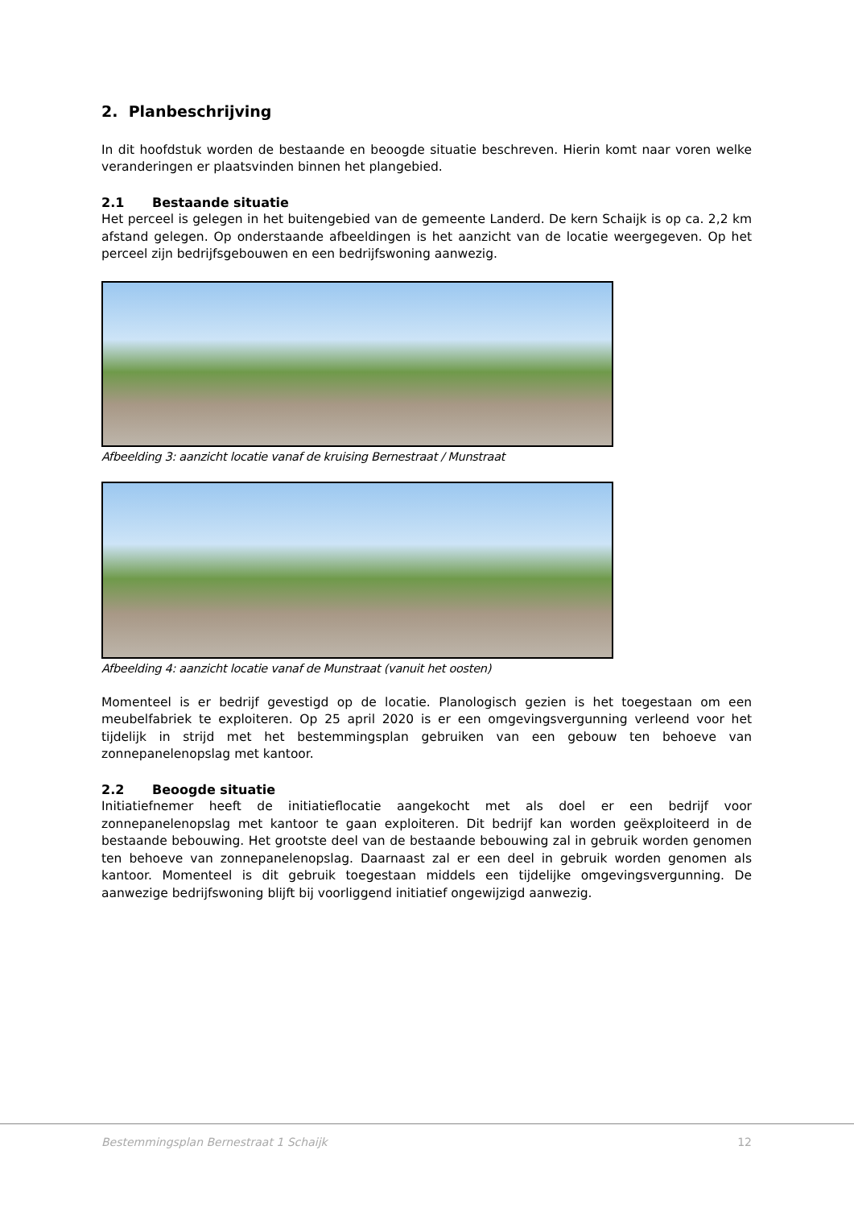2. Planbeschrijving
In dit hoofdstuk worden de bestaande en beoogde situatie beschreven. Hierin komt naar voren welke veranderingen er plaatsvinden binnen het plangebied.
2.1 Bestaande situatie
Het perceel is gelegen in het buitengebied van de gemeente Landerd. De kern Schaijk is op ca. 2,2 km afstand gelegen. Op onderstaande afbeeldingen is het aanzicht van de locatie weergegeven. Op het perceel zijn bedrijfsgebouwen en een bedrijfswoning aanwezig.
Afbeelding 3: aanzicht locatie vanaf de kruising Bernestraat / Munstraat
Afbeelding 4: aanzicht locatie vanaf de Munstraat (vanuit het oosten)
Momenteel is er bedrijf gevestigd op de locatie. Planologisch gezien is het toegestaan om een meubelfabriek te exploiteren. Op 25 april 2020 is er een omgevingsvergunning verleend voor het tijdelijk in strijd met het bestemmingsplan gebruiken van een gebouw ten behoeve van zonnepanelenopslag met kantoor.
2.2 Beoogde situatie
Initiatiefnemer heeft de initiatieflocatie aangekocht met als doel er een bedrijf voor zonnepanelenopslag met kantoor te gaan exploiteren. Dit bedrijf kan worden geëxploiteerd in de bestaande bebouwing. Het grootste deel van de bestaande bebouwing zal in gebruik worden genomen ten behoeve van zonnepanelenopslag. Daarnaast zal er een deel in gebruik worden genomen als kantoor. Momenteel is dit gebruik toegestaan middels een tijdelijke omgevingsvergunning. De aanwezige bedrijfswoning blijft bij voorliggend initiatief ongewijzigd aanwezig.
Bestemmingsplan Bernestraat 1 Schaijk 12